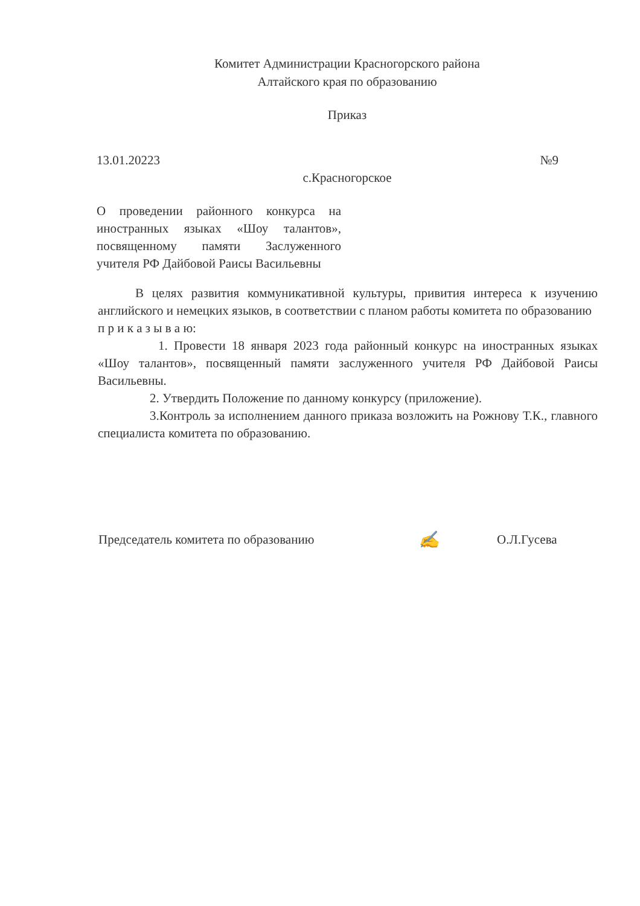Комитет Администрации Красногорского района
Алтайского края по образованию
Приказ
13.01.20223 №9
с.Красногорское
О проведении районного конкурса на иностранных языках «Шоу талантов», посвященному памяти Заслуженного учителя РФ Дайбовой Раисы Васильевны
В целях развития коммуникативной культуры, привития интереса к изучению английского и немецких языков, в соответствии с планом работы комитета по образованию
п р и к а з ы в а ю:
1. Провести 18 января 2023 года районный конкурс на иностранных языках «Шоу талантов», посвященный памяти заслуженного учителя РФ Дайбовой Раисы Васильевны.
2. Утвердить Положение по данному конкурсу (приложение).
3.Контроль за исполнением данного приказа возложить на Рожнову Т.К., главного специалиста комитета по образованию.
Председатель комитета по образованию ✍ О.Л.Гусева